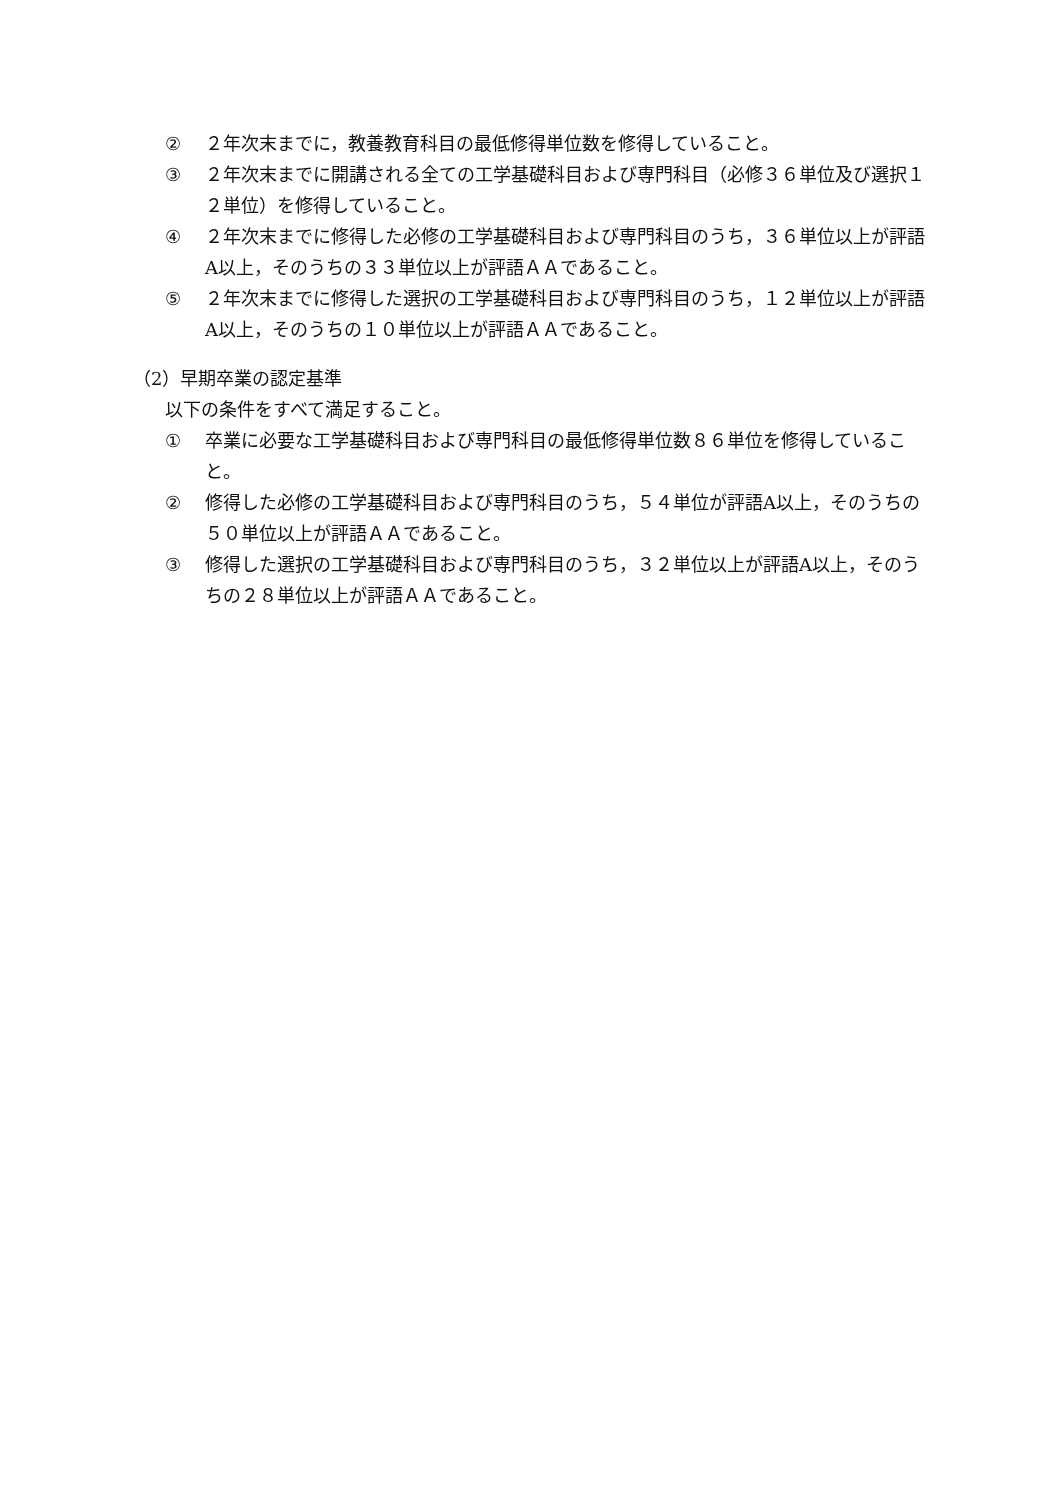② ２年次末までに，教養教育科目の最低修得単位数を修得していること。
③ ２年次末までに開講される全ての工学基礎科目および専門科目（必修３６単位及び選択１２単位）を修得していること。
④ ２年次末までに修得した必修の工学基礎科目および専門科目のうち，３６単位以上が評語A以上，そのうちの３３単位以上が評語ＡＡであること。
⑤ ２年次末までに修得した選択の工学基礎科目および専門科目のうち，１２単位以上が評語A以上，そのうちの１０単位以上が評語ＡＡであること。
（2）早期卒業の認定基準
以下の条件をすべて満足すること。
① 卒業に必要な工学基礎科目および専門科目の最低修得単位数８６単位を修得していること。
② 修得した必修の工学基礎科目および専門科目のうち，５４単位が評語A以上，そのうちの５０単位以上が評語ＡＡであること。
③ 修得した選択の工学基礎科目および専門科目のうち，３２単位以上が評語A以上，そのうちの２８単位以上が評語ＡＡであること。